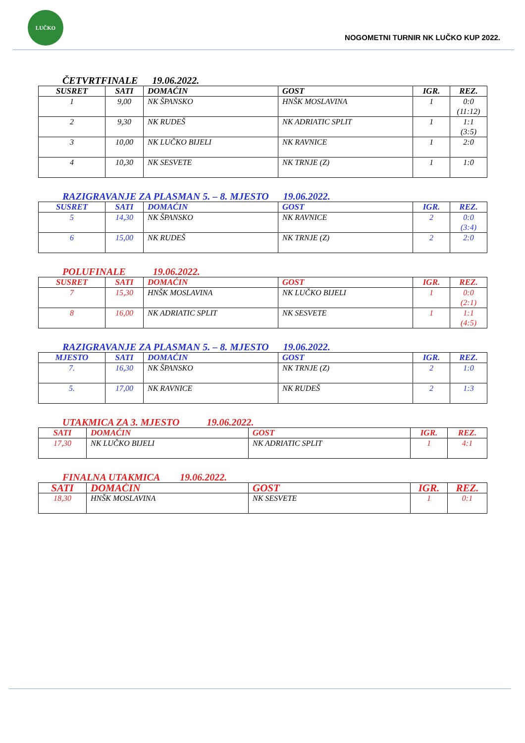LUČKO
NOGOMETNI TURNIR NK LUČKO KUP 2022.
ČETVRTFINALE 19.06.2022.
| SUSRET | SATI | DOMAĆIN | GOST | IGR. | REZ. |
| --- | --- | --- | --- | --- | --- |
| 1 | 9,00 | NK ŠPANSKO | HNŠK MOSLAVINA | 1 | 0:0 (11:12) |
| 2 | 9,30 | NK RUDEŠ | NK ADRIATIC SPLIT | 1 | 1:1 (3:5) |
| 3 | 10,00 | NK LUČKO BIJELI | NK RAVNICE | 1 | 2:0 |
| 4 | 10,30 | NK SESVETE | NK TRNJE (Z) | 1 | 1:0 |
RAZIGRAVANJE ZA PLASMAN 5. – 8. MJESTO 19.06.2022.
| SUSRET | SATI | DOMAĆIN | GOST | IGR. | REZ. |
| --- | --- | --- | --- | --- | --- |
| 5 | 14,30 | NK ŠPANSKO | NK RAVNICE | 2 | 0:0 (3:4) |
| 6 | 15,00 | NK RUDEŠ | NK TRNJE (Z) | 2 | 2:0 |
POLUFINALE 19.06.2022.
| SUSRET | SATI | DOMAĆIN | GOST | IGR. | REZ. |
| --- | --- | --- | --- | --- | --- |
| 7 | 15,30 | HNŠK MOSLAVINA | NK LUČKO BIJELI | 1 | 0:0 (2:1) |
| 8 | 16,00 | NK ADRIATIC SPLIT | NK SESVETE | 1 | 1:1 (4:5) |
RAZIGRAVANJE ZA PLASMAN 5. – 8. MJESTO 19.06.2022.
| MJESTO | SATI | DOMAĆIN | GOST | IGR. | REZ. |
| --- | --- | --- | --- | --- | --- |
| 7. | 16,30 | NK ŠPANSKO | NK TRNJE (Z) | 2 | 1:0 |
| 5. | 17,00 | NK RAVNICE | NK RUDEŠ | 2 | 1:3 |
UTAKMICA ZA 3. MJESTO 19.06.2022.
| SATI | DOMAĆIN | GOST | IGR. | REZ. |
| --- | --- | --- | --- | --- |
| 17,30 | NK LUČKO BIJELI | NK ADRIATIC SPLIT | 1 | 4:1 |
FINALNA UTAKMICA 19.06.2022.
| SATI | DOMAĆIN | GOST | IGR. | REZ. |
| --- | --- | --- | --- | --- |
| 18,30 | HNŠK MOSLAVINA | NK SESVETE | 1 | 0:1 |